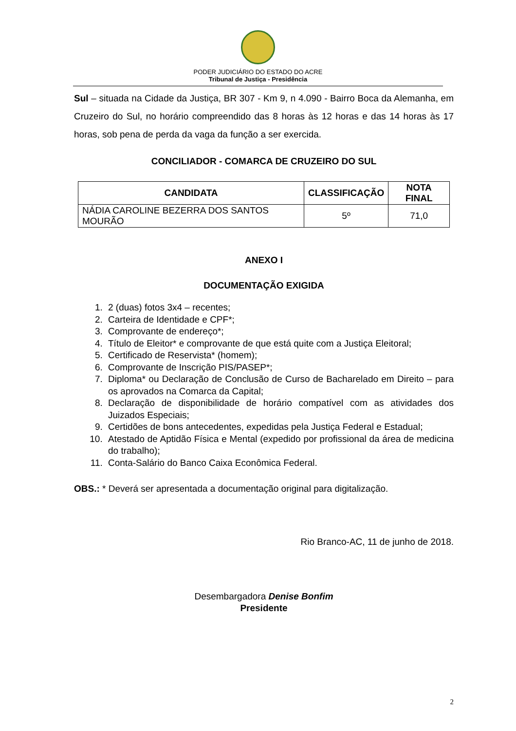PODER JUDICIÁRIO DO ESTADO DO ACRE
Tribunal de Justiça - Presidência
Sul – situada na Cidade da Justiça, BR 307 - Km 9, n 4.090 - Bairro Boca da Alemanha, em Cruzeiro do Sul, no horário compreendido das 8 horas às 12 horas e das 14 horas às 17 horas, sob pena de perda da vaga da função a ser exercida.
CONCILIADOR - COMARCA DE CRUZEIRO DO SUL
| CANDIDATA | CLASSIFICAÇÃO | NOTA FINAL |
| --- | --- | --- |
| NÁDIA CAROLINE BEZERRA DOS SANTOS MOURÃO | 5º | 71,0 |
ANEXO I
DOCUMENTAÇÃO EXIGIDA
1. 2 (duas) fotos 3x4 – recentes;
2. Carteira de Identidade e CPF*;
3. Comprovante de endereço*;
4. Título de Eleitor* e comprovante de que está quite com a Justiça Eleitoral;
5. Certificado de Reservista* (homem);
6. Comprovante de Inscrição PIS/PASEP*;
7. Diploma* ou Declaração de Conclusão de Curso de Bacharelado em Direito – para os aprovados na Comarca da Capital;
8. Declaração de disponibilidade de horário compatível com as atividades dos Juizados Especiais;
9. Certidões de bons antecedentes, expedidas pela Justiça Federal e Estadual;
10. Atestado de Aptidão Física e Mental (expedido por profissional da área de medicina do trabalho);
11. Conta-Salário do Banco Caixa Econômica Federal.
OBS.: * Deverá ser apresentada a documentação original para digitalização.
Rio Branco-AC, 11 de junho de 2018.
Desembargadora Denise Bonfim
Presidente
2